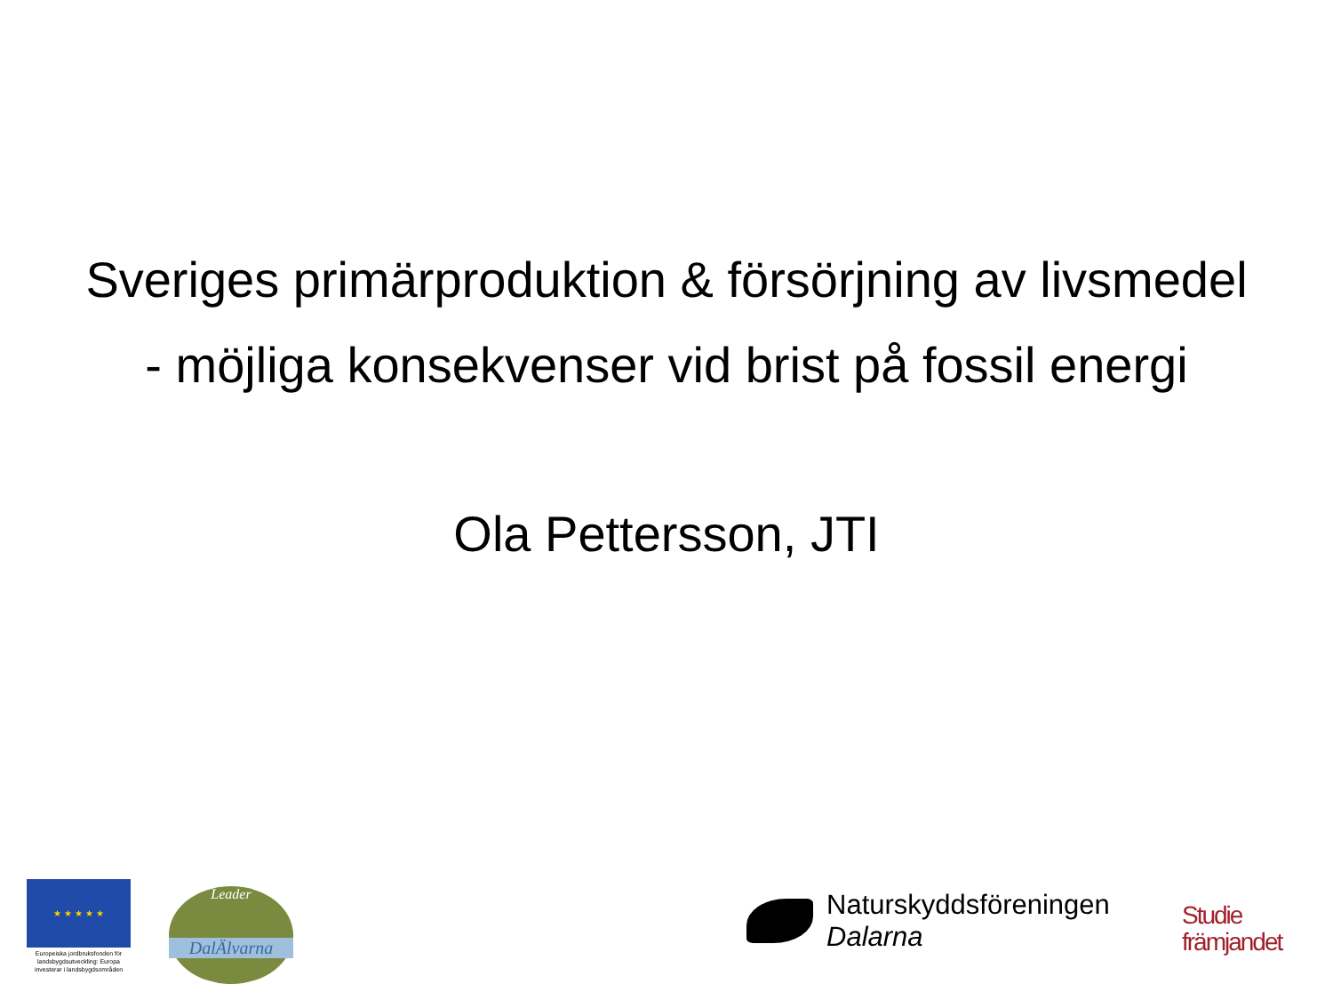Sveriges primärproduktion & försörjning av livsmedel
- möjliga konsekvenser vid brist på fossil energi
Ola Pettersson, JTI
★ ★ ★ ★ ★
Europeiska jordbruksfonden för landsbygdsutveckling: Europa investerar i landsbygdsområden
Leader
DalÄlvarna
Naturskyddsföreningen
Dalarna
Studie
främjandet